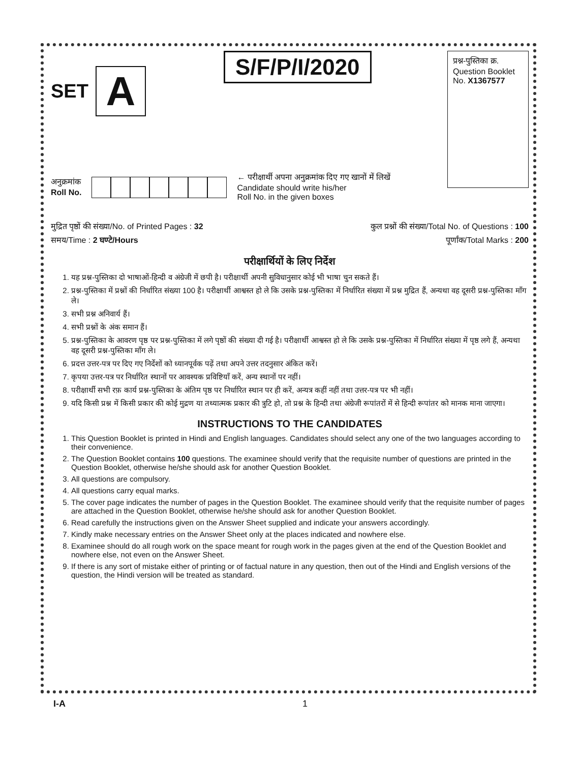SET
A
S/F/P/I/2020
प्रश्न-पुस्तिका क्र. Question Booklet No. X1367577
अनुक्रमांक
Roll No.
← परीक्षार्थी अपना अनुक्रमांक दिए गए खानों में लिखें
Candidate should write his/her
Roll No. in the given boxes
मुद्रित पृष्ठों की संख्या/No. of Printed Pages : 32 कुल प्रश्नों की संख्या/Total No. of Questions : 100
समय/Time : 2 घण्टे/Hours पूर्णांक/Total Marks : 200
परीक्षार्थियों के लिए निर्देश
1. यह प्रश्न-पुस्तिका दो भाषाओं-हिन्दी व अंग्रेजी में छपी है। परीक्षार्थी अपनी सुविधानुसार कोई भी भाषा चुन सकते हैं।
2. प्रश्न-पुस्तिका में प्रश्नों की निर्धारित संख्या 100 है। परीक्षार्थी आश्वस्त हो ले कि उसके प्रश्न-पुस्तिका में निर्धारित संख्या में प्रश्न मुद्रित हैं, अन्यथा वह दूसरी प्रश्न-पुस्तिका माँग ले।
3. सभी प्रश्न अनिवार्य हैं।
4. सभी प्रश्नों के अंक समान हैं।
5. प्रश्न-पुस्तिका के आवरण पृष्ठ पर प्रश्न-पुस्तिका में लगे पृष्ठों की संख्या दी गई है। परीक्षार्थी आश्वस्त हो ले कि उसके प्रश्न-पुस्तिका में निर्धारित संख्या में पृष्ठ लगे हैं, अन्यथा वह दूसरी प्रश्न-पुस्तिका माँग ले।
6. प्रदत्त उत्तर-पत्र पर दिए गए निर्देशों को ध्यानपूर्वक पढ़ें तथा अपने उत्तर तदनुसार अंकित करें।
7. कृपया उत्तर-पत्र पर निर्धारित स्थानों पर आवश्यक प्रविष्टियाँ करें, अन्य स्थानों पर नहीं।
8. परीक्षार्थी सभी रफ़ कार्य प्रश्न-पुस्तिका के अंतिम पृष्ठ पर निर्धारित स्थान पर ही करें, अन्यत्र कहीं नहीं तथा उत्तर-पत्र पर भी नहीं।
9. यदि किसी प्रश्न में किसी प्रकार की कोई मुद्रण या तथ्यात्मक प्रकार की त्रुटि हो, तो प्रश्न के हिन्दी तथा अंग्रेजी रूपांतरों में से हिन्दी रूपांतर को मानक माना जाएगा।
INSTRUCTIONS TO THE CANDIDATES
1. This Question Booklet is printed in Hindi and English languages. Candidates should select any one of the two languages according to their convenience.
2. The Question Booklet contains 100 questions. The examinee should verify that the requisite number of questions are printed in the Question Booklet, otherwise he/she should ask for another Question Booklet.
3. All questions are compulsory.
4. All questions carry equal marks.
5. The cover page indicates the number of pages in the Question Booklet. The examinee should verify that the requisite number of pages are attached in the Question Booklet, otherwise he/she should ask for another Question Booklet.
6. Read carefully the instructions given on the Answer Sheet supplied and indicate your answers accordingly.
7. Kindly make necessary entries on the Answer Sheet only at the places indicated and nowhere else.
8. Examinee should do all rough work on the space meant for rough work in the pages given at the end of the Question Booklet and nowhere else, not even on the Answer Sheet.
9. If there is any sort of mistake either of printing or of factual nature in any question, then out of the Hindi and English versions of the question, the Hindi version will be treated as standard.
I-A 1